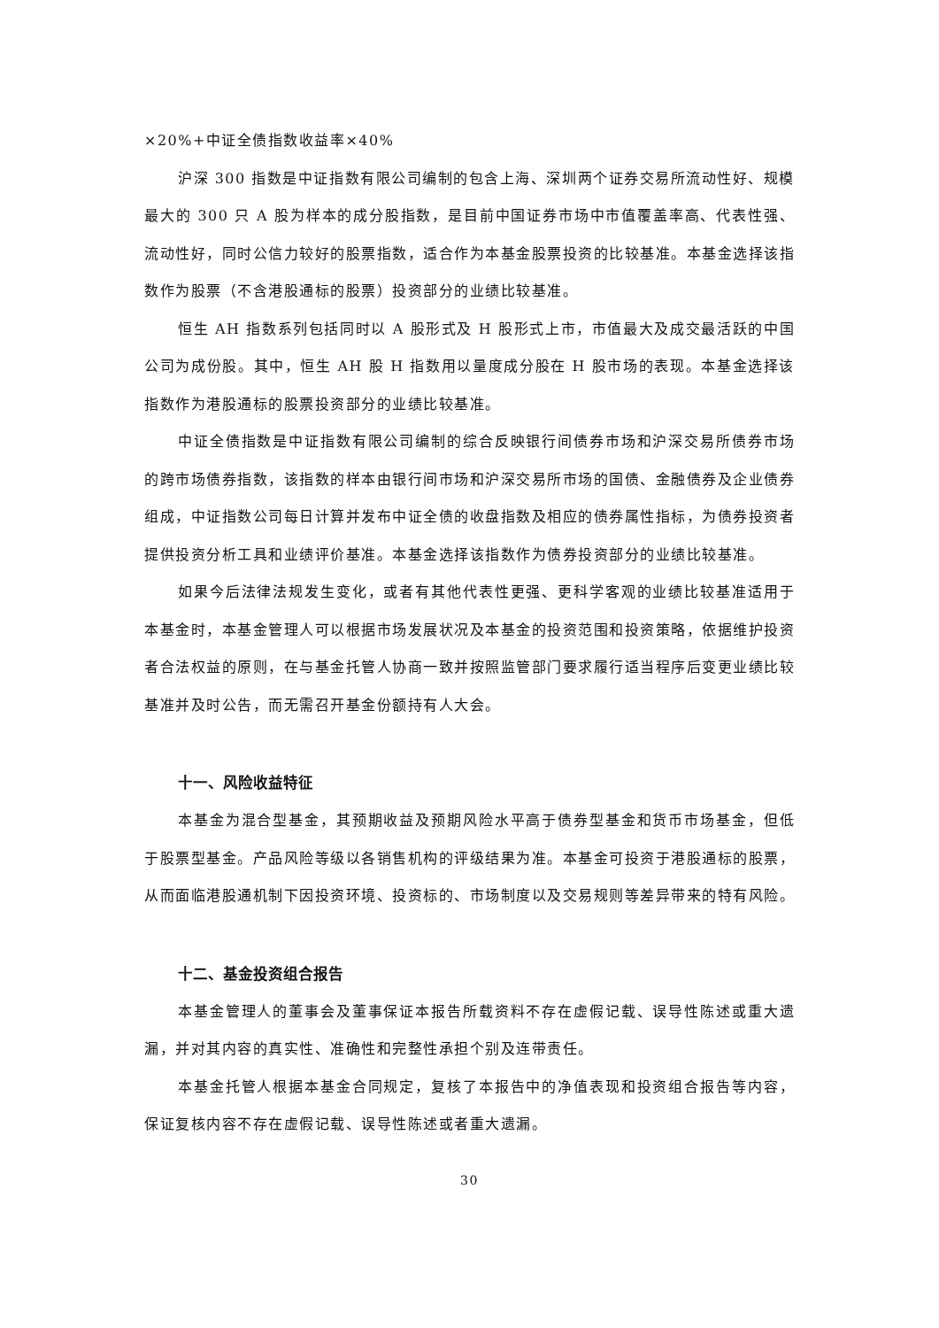×20%+中证全债指数收益率×40%
沪深 300 指数是中证指数有限公司编制的包含上海、深圳两个证券交易所流动性好、规模最大的 300 只 A 股为样本的成分股指数，是目前中国证券市场中市值覆盖率高、代表性强、流动性好，同时公信力较好的股票指数，适合作为本基金股票投资的比较基准。本基金选择该指数作为股票（不含港股通标的股票）投资部分的业绩比较基准。
恒生 AH 指数系列包括同时以 A 股形式及 H 股形式上市，市值最大及成交最活跃的中国公司为成份股。其中，恒生 AH 股 H 指数用以量度成分股在 H 股市场的表现。本基金选择该指数作为港股通标的股票投资部分的业绩比较基准。
中证全债指数是中证指数有限公司编制的综合反映银行间债券市场和沪深交易所债券市场的跨市场债券指数，该指数的样本由银行间市场和沪深交易所市场的国债、金融债券及企业债券组成，中证指数公司每日计算并发布中证全债的收盘指数及相应的债券属性指标，为债券投资者提供投资分析工具和业绩评价基准。本基金选择该指数作为债券投资部分的业绩比较基准。
如果今后法律法规发生变化，或者有其他代表性更强、更科学客观的业绩比较基准适用于本基金时，本基金管理人可以根据市场发展状况及本基金的投资范围和投资策略，依据维护投资者合法权益的原则，在与基金托管人协商一致并按照监管部门要求履行适当程序后变更业绩比较基准并及时公告，而无需召开基金份额持有人大会。
十一、风险收益特征
本基金为混合型基金，其预期收益及预期风险水平高于债券型基金和货币市场基金，但低于股票型基金。产品风险等级以各销售机构的评级结果为准。本基金可投资于港股通标的股票，从而面临港股通机制下因投资环境、投资标的、市场制度以及交易规则等差异带来的特有风险。
十二、基金投资组合报告
本基金管理人的董事会及董事保证本报告所载资料不存在虚假记载、误导性陈述或重大遗漏，并对其内容的真实性、准确性和完整性承担个别及连带责任。
本基金托管人根据本基金合同规定，复核了本报告中的净值表现和投资组合报告等内容，保证复核内容不存在虚假记载、误导性陈述或者重大遗漏。
30